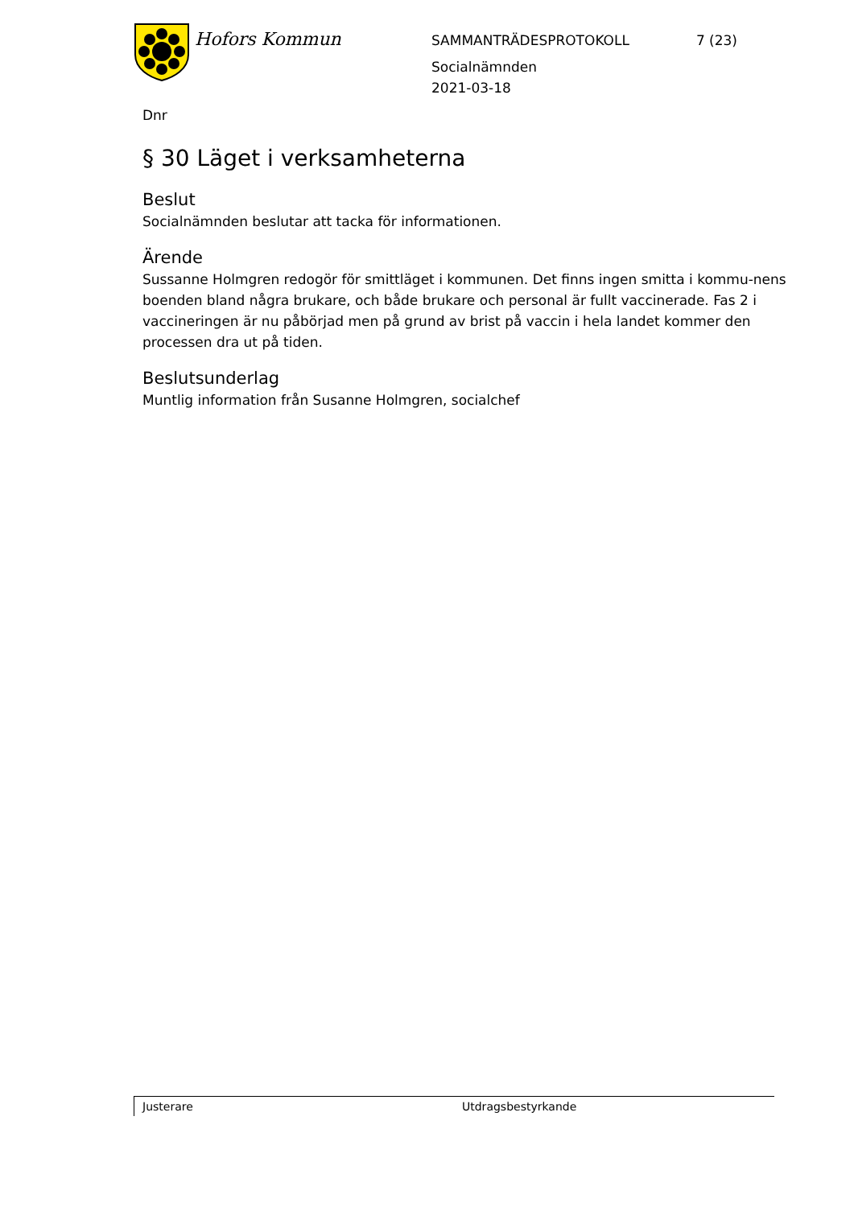Hofors Kommun
SAMMANTRÄDESPROTOKOLL 7 (23)
Socialnämnden
2021-03-18
Dnr
§ 30 Läget i verksamheterna
Beslut
Socialnämnden beslutar att tacka för informationen.
Ärende
Sussanne Holmgren redogör för smittläget i kommunen. Det finns ingen smitta i kommu-nens boenden bland några brukare, och både brukare och personal är fullt vaccinerade. Fas 2 i vaccineringen är nu påbörjad men på grund av brist på vaccin i hela landet kommer den processen dra ut på tiden.
Beslutsunderlag
Muntlig information från Susanne Holmgren, socialchef
Justerare Utdragsbestyrkande